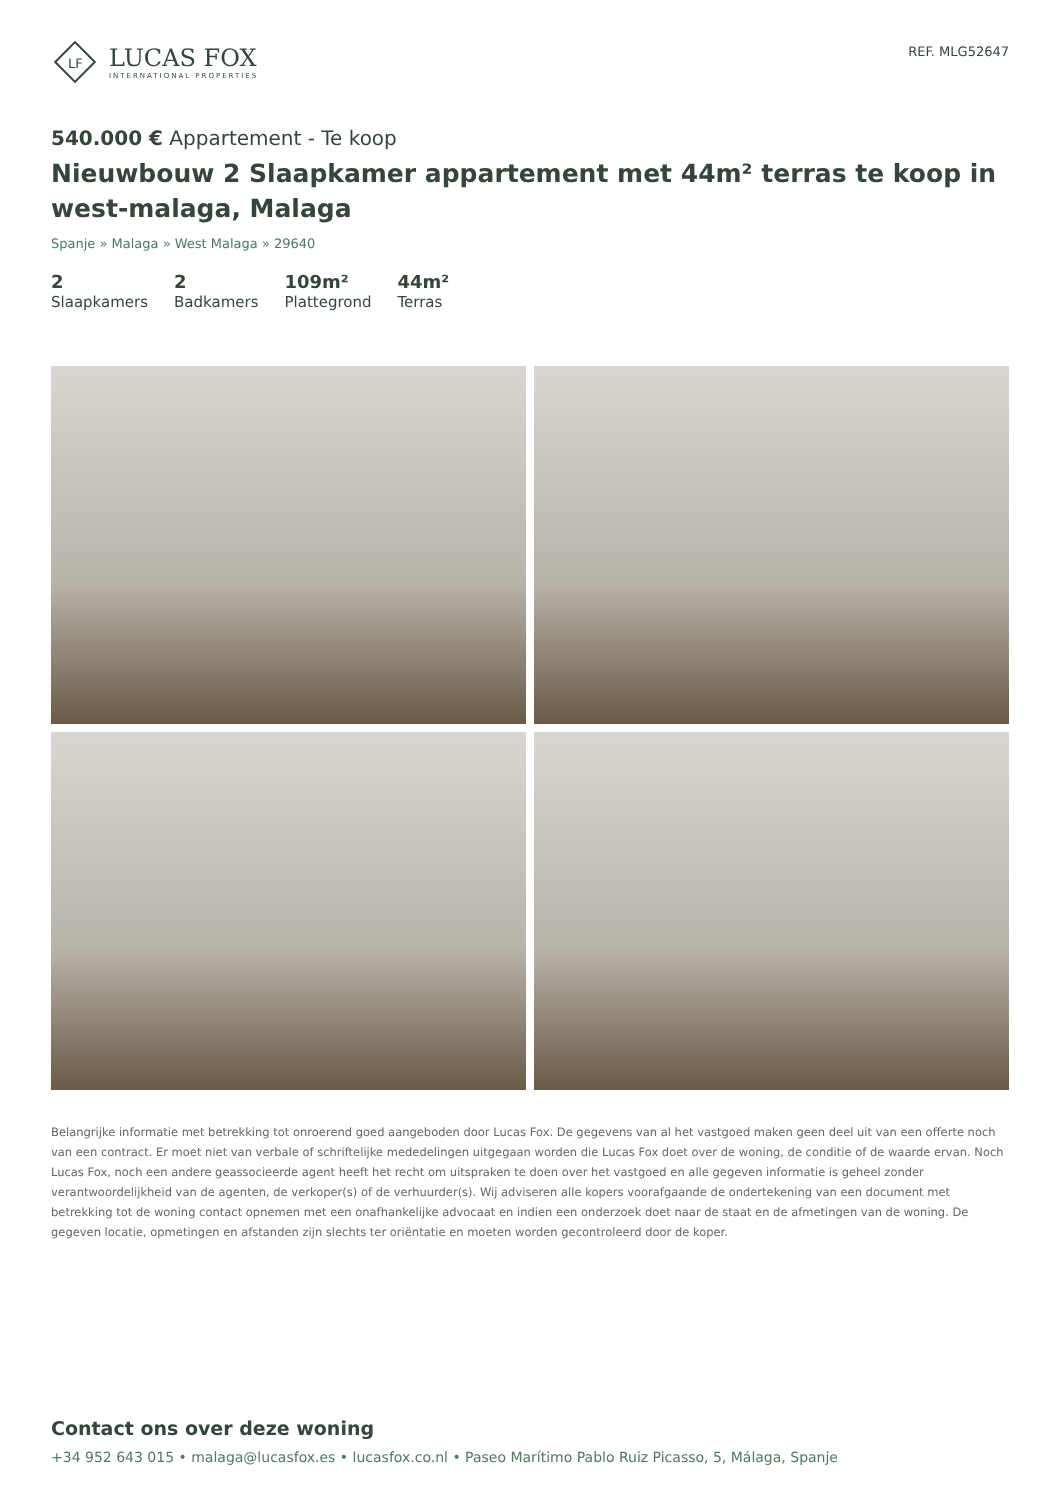LF
LUCAS FOX
INTERNATIONAL PROPERTIES
REF. MLG52647
540.000 € Appartement - Te koop
Nieuwbouw 2 Slaapkamer appartement met 44m² terras te koop in west-malaga, Malaga
Spanje » Malaga » West Malaga » 29640
2
Slaapkamers
2
Badkamers
109m²
Plattegrond
44m²
Terras
Belangrijke informatie met betrekking tot onroerend goed aangeboden door Lucas Fox. De gegevens van al het vastgoed maken geen deel uit van een offerte noch van een contract. Er moet niet van verbale of schriftelijke mededelingen uitgegaan worden die Lucas Fox doet over de woning, de conditie of de waarde ervan. Noch Lucas Fox, noch een andere geassocieerde agent heeft het recht om uitspraken te doen over het vastgoed en alle gegeven informatie is geheel zonder verantwoordelijkheid van de agenten, de verkoper(s) of de verhuurder(s). Wij adviseren alle kopers voorafgaande de ondertekening van een document met betrekking tot de woning contact opnemen met een onafhankelijke advocaat en indien een onderzoek doet naar de staat en de afmetingen van de woning. De gegeven locatie, opmetingen en afstanden zijn slechts ter oriëntatie en moeten worden gecontroleerd door de koper.
Contact ons over deze woning
+34 952 643 015 • malaga@lucasfox.es • lucasfox.co.nl • Paseo Marítimo Pablo Ruiz Picasso, 5, Málaga, Spanje